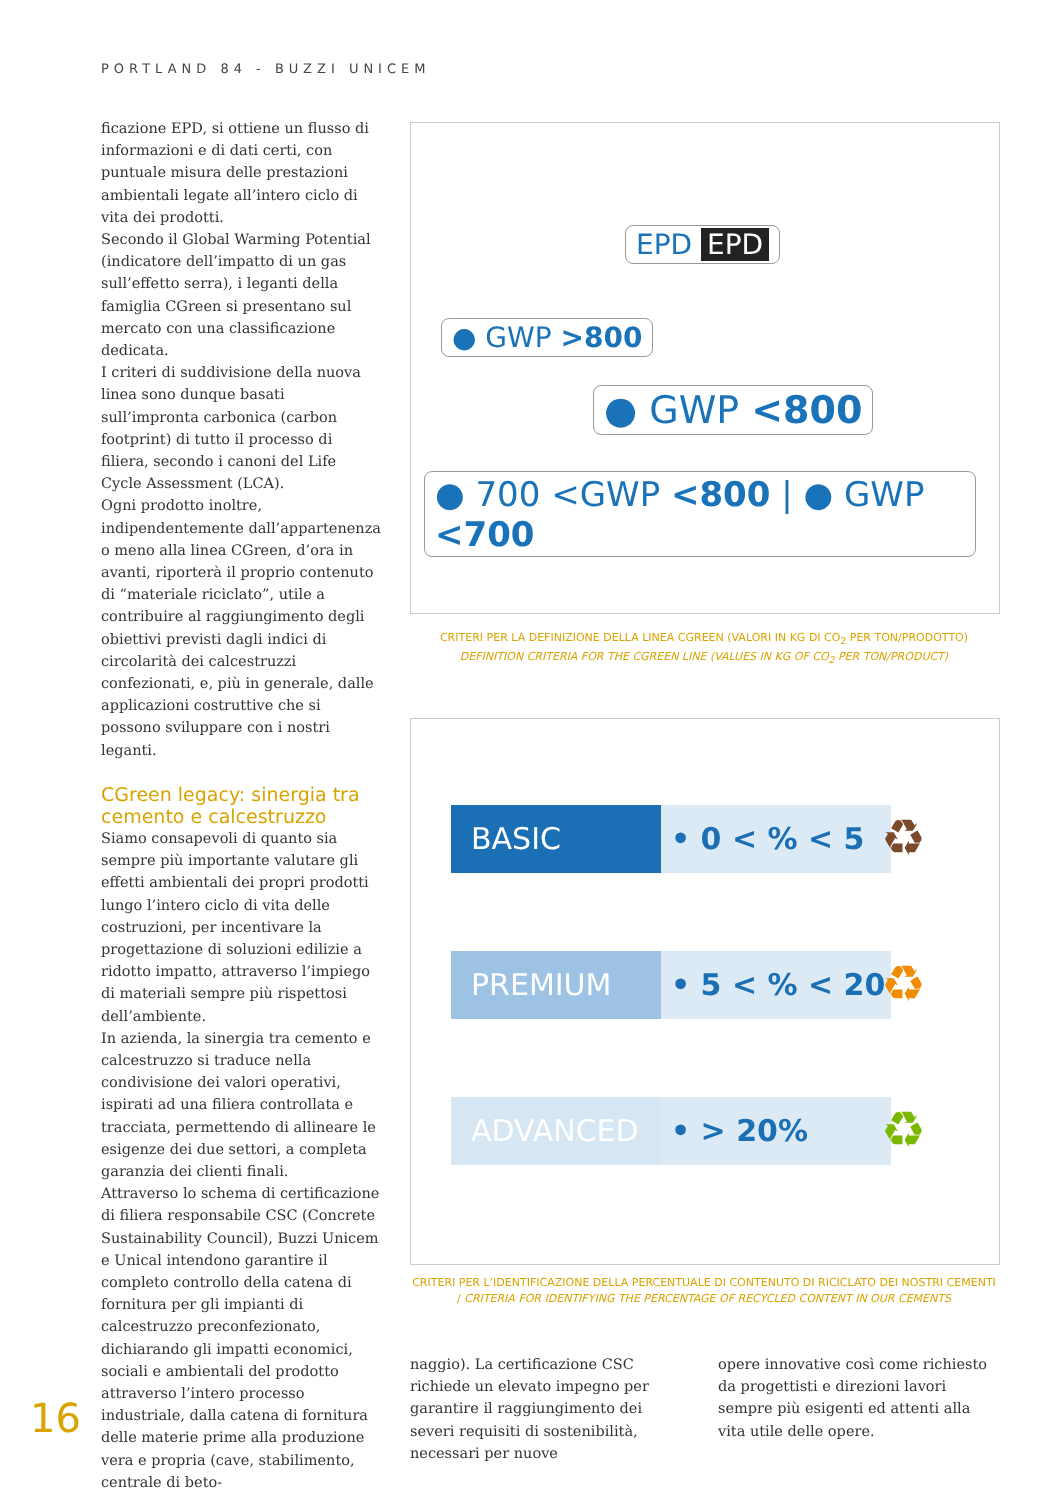PORTLAND 84 - BUZZI UNICEM
ficazione EPD, si ottiene un flusso di informazioni e di dati certi, con puntuale misura delle prestazioni ambientali legate all’intero ciclo di vita dei prodotti.
Secondo il Global Warming Potential (indicatore dell’impatto di un gas sull’effetto serra), i leganti della famiglia CGreen si presentano sul mercato con una classificazione dedicata.
I criteri di suddivisione della nuova linea sono dunque basati sull’impronta carbonica (carbon footprint) di tutto il processo di filiera, secondo i canoni del Life Cycle Assessment (LCA).
Ogni prodotto inoltre, indipendentemente dall’appartenenza o meno alla linea CGreen, d’ora in avanti, riporterà il proprio contenuto di “materiale riciclato”, utile a contribuire al raggiungimento degli obiettivi previsti dagli indici di circolarità dei calcestruzzi confezionati, e, più in generale, dalle applicazioni costruttive che si possono sviluppare con i nostri leganti.
CGreen legacy: sinergia tra cemento e calcestruzzo
Siamo consapevoli di quanto sia sempre più importante valutare gli effetti ambientali dei propri prodotti lungo l’intero ciclo di vita delle costruzioni, per incentivare la progettazione di soluzioni edilizie a ridotto impatto, attraverso l’impiego di materiali sempre più rispettosi dell’ambiente.
In azienda, la sinergia tra cemento e calcestruzzo si traduce nella condivisione dei valori operativi, ispirati ad una filiera controllata e tracciata, permettendo di allineare le esigenze dei due settori, a completa garanzia dei clienti finali.
Attraverso lo schema di certificazione di filiera responsabile CSC (Concrete Sustainability Council), Buzzi Unicem e Unical intendono garantire il completo controllo della catena di fornitura per gli impianti di calcestruzzo preconfezionato, dichiarando gli impatti economici, sociali e ambientali del prodotto attraverso l’intero processo industriale, dalla catena di fornitura delle materie prime alla produzione vera e propria (cave, stabilimento, centrale di beto-
EPD EPD
● GWP >800
● GWP <800
● 700 <GWP <800 | ● GWP <700
CRITERI PER LA DEFINIZIONE DELLA LINEA CGREEN (VALORI IN KG DI CO<sub>2</sub> PER TON/PRODOTTO)
DEFINITION CRITERIA FOR THE CGREEN LINE (VALUES IN KG OF CO<sub>2</sub> PER TON/PRODUCT)
BASIC • 0 < % < 5
PREMIUM • 5 < % < 20
ADVANCED • > 20%
♻
♻
♻
CRITERI PER L’IDENTIFICAZIONE DELLA PERCENTUALE DI CONTENUTO DI RICICLATO DEI NOSTRI CEMENTI / CRITERIA FOR IDENTIFYING THE PERCENTAGE OF RECYCLED CONTENT IN OUR CEMENTS
naggio). La certificazione CSC richiede un elevato impegno per garantire il raggiungimento dei severi requisiti di sostenibilità, necessari per nuove
opere innovative così come richiesto da progettisti e direzioni lavori sempre più esigenti ed attenti alla vita utile delle opere.
16